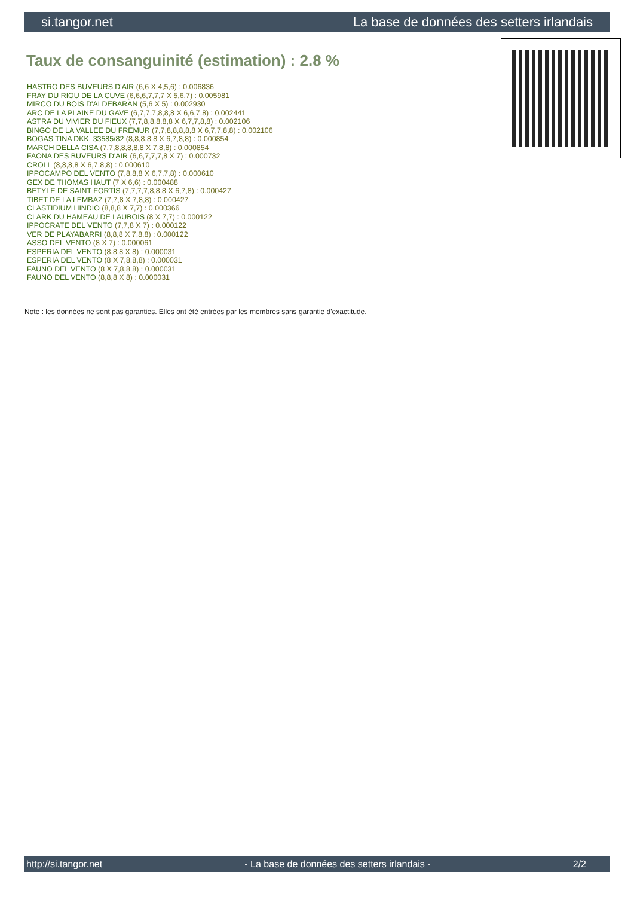si.tangor.net La base de données des setters irlandais
Taux de consanguinité (estimation) : 2.8 %
HASTRO DES BUVEURS D'AIR (6,6 X 4,5,6) : 0.006836
FRAY DU RIOU DE LA CUVE (6,6,6,7,7,7 X 5,6,7) : 0.005981
MIRCO DU BOIS D'ALDEBARAN (5,6 X 5) : 0.002930
ARC DE LA PLAINE DU GAVE (6,7,7,7,8,8,8 X 6,6,7,8) : 0.002441
ASTRA DU VIVIER DU FIEUX (7,7,8,8,8,8,8 X 6,7,7,8,8) : 0.002106
BINGO DE LA VALLEE DU FREMUR (7,7,8,8,8,8,8 X 6,7,7,8,8) : 0.002106
BOGAS TINA DKK. 33585/82 (8,8,8,8,8 X 6,7,8,8) : 0.000854
MARCH DELLA CISA (7,7,8,8,8,8,8 X 7,8,8) : 0.000854
FAONA DES BUVEURS D'AIR (6,6,7,7,7,8 X 7) : 0.000732
CROLL (8,8,8,8 X 6,7,8,8) : 0.000610
IPPOCAMPO DEL VENTO (7,8,8,8 X 6,7,7,8) : 0.000610
GEX DE THOMAS HAUT (7 X 6,6) : 0.000488
BETYLE DE SAINT FORTIS (7,7,7,7,8,8,8 X 6,7,8) : 0.000427
TIBET DE LA LEMBAZ (7,7,8 X 7,8,8) : 0.000427
CLASTIDIUM HINDIO (8,8,8 X 7,7) : 0.000366
CLARK DU HAMEAU DE LAUBOIS (8 X 7,7) : 0.000122
IPPOCRATE DEL VENTO (7,7,8 X 7) : 0.000122
VER DE PLAYABARRI (8,8,8 X 7,8,8) : 0.000122
ASSO DEL VENTO (8 X 7) : 0.000061
ESPERIA DEL VENTO (8,8,8 X 8) : 0.000031
ESPERIA DEL VENTO (8 X 7,8,8,8) : 0.000031
FAUNO DEL VENTO (8 X 7,8,8,8) : 0.000031
FAUNO DEL VENTO (8,8,8 X 8) : 0.000031
Note : les données ne sont pas garanties. Elles ont été entrées par les membres sans garantie d'exactitude.
http://si.tangor.net - La base de données des setters irlandais - 2/2